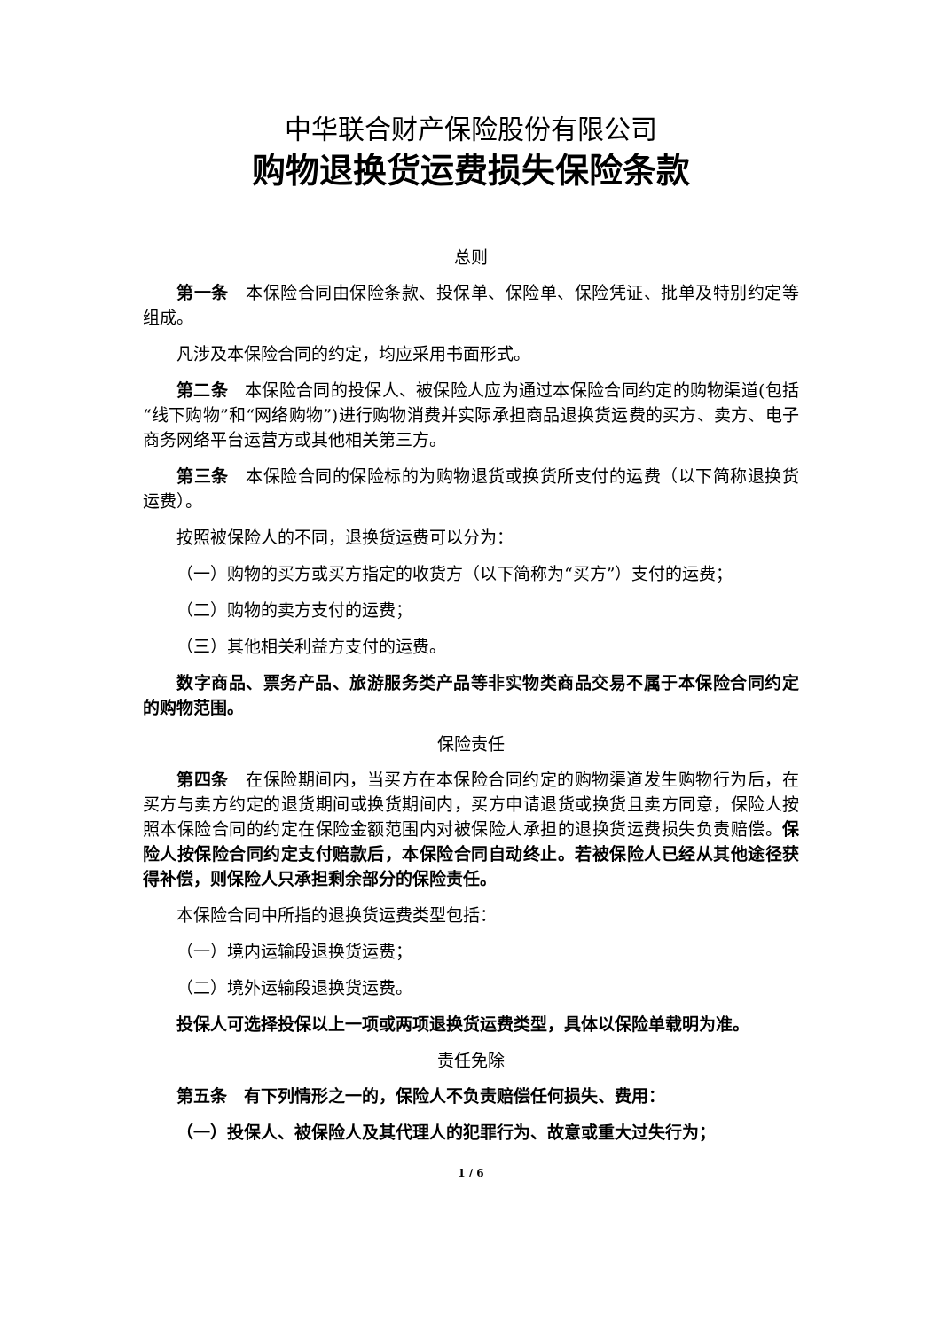中华联合财产保险股份有限公司
购物退换货运费损失保险条款
总则
第一条　本保险合同由保险条款、投保单、保险单、保险凭证、批单及特别约定等组成。
凡涉及本保险合同的约定，均应采用书面形式。
第二条　本保险合同的投保人、被保险人应为通过本保险合同约定的购物渠道(包括“线下购物”和“网络购物”)进行购物消费并实际承担商品退换货运费的买方、卖方、电子商务网络平台运营方或其他相关第三方。
第三条　本保险合同的保险标的为购物退货或换货所支付的运费（以下简称退换货运费）。
按照被保险人的不同，退换货运费可以分为：
（一）购物的买方或买方指定的收货方（以下简称为“买方”）支付的运费；
（二）购物的卖方支付的运费；
（三）其他相关利益方支付的运费。
数字商品、票务产品、旅游服务类产品等非实物类商品交易不属于本保险合同约定的购物范围。
保险责任
第四条　在保险期间内，当买方在本保险合同约定的购物渠道发生购物行为后，在买方与卖方约定的退货期间或换货期间内，买方申请退货或换货且卖方同意，保险人按照本保险合同的约定在保险金额范围内对被保险人承担的退换货运费损失负责赔偿。保险人按保险合同约定支付赔款后，本保险合同自动终止。若被保险人已经从其他途径获得补偿，则保险人只承担剩余部分的保险责任。
本保险合同中所指的退换货运费类型包括：
（一）境内运输段退换货运费；
（二）境外运输段退换货运费。
投保人可选择投保以上一项或两项退换货运费类型，具体以保险单载明为准。
责任免除
第五条　有下列情形之一的，保险人不负责赔偿任何损失、费用：
（一）投保人、被保险人及其代理人的犯罪行为、故意或重大过失行为；
1 / 6